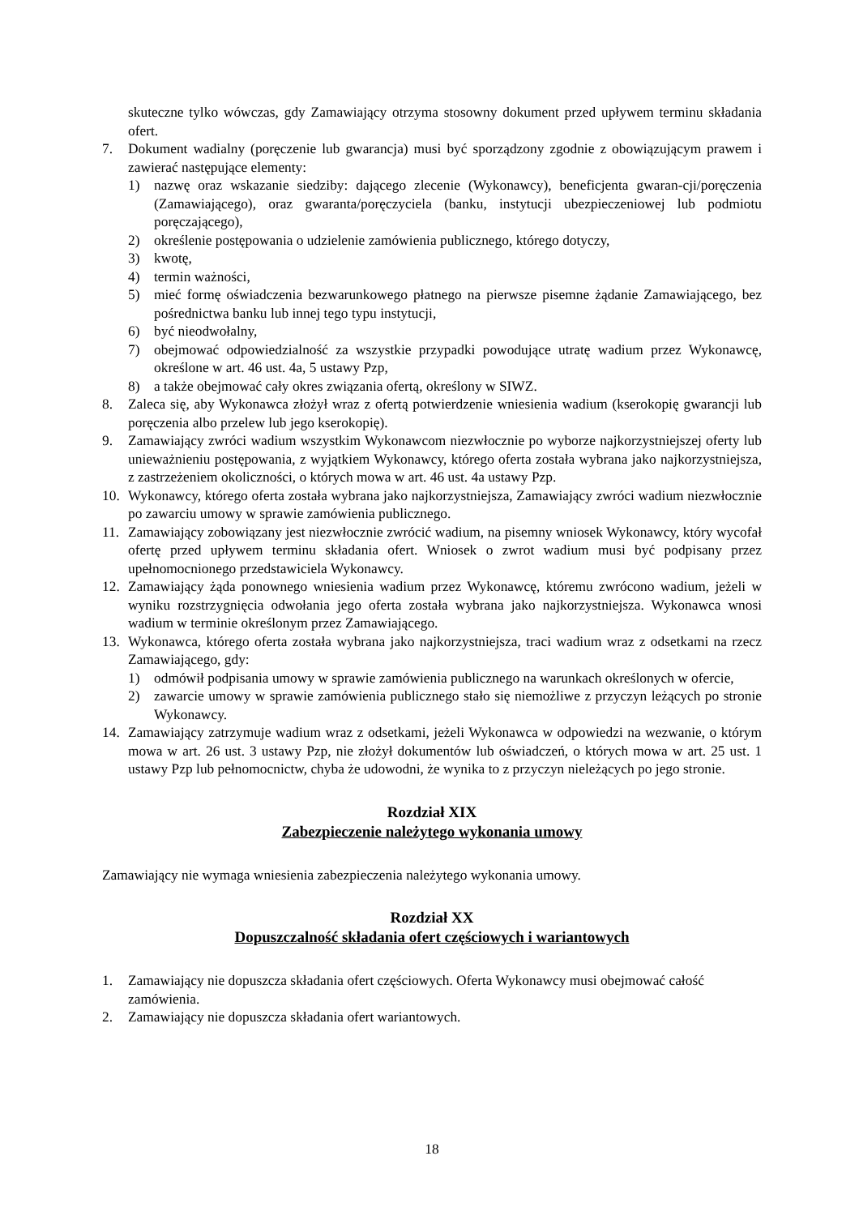skuteczne tylko wówczas, gdy Zamawiający otrzyma stosowny dokument przed upływem terminu składania ofert.
7. Dokument wadialny (poręczenie lub gwarancja) musi być sporządzony zgodnie z obowiązującym prawem i zawierać następujące elementy:
1) nazwę oraz wskazanie siedziby: dającego zlecenie (Wykonawcy), beneficjenta gwaran-cji/poręczenia (Zamawiającego), oraz gwaranta/poręczyciela (banku, instytucji ubezpieczeniowej lub podmiotu poręczającego),
2) określenie postępowania o udzielenie zamówienia publicznego, którego dotyczy,
3) kwotę,
4) termin ważności,
5) mieć formę oświadczenia bezwarunkowego płatnego na pierwsze pisemne żądanie Zamawiającego, bez pośrednictwa banku lub innej tego typu instytucji,
6) być nieodwołalny,
7) obejmować odpowiedzialność za wszystkie przypadki powodujące utratę wadium przez Wykonawcę, określone w art. 46 ust. 4a, 5 ustawy Pzp,
8) a także obejmować cały okres związania ofertą, określony w SIWZ.
8. Zaleca się, aby Wykonawca złożył wraz z ofertą potwierdzenie wniesienia wadium (kserokopię gwarancji lub poręczenia albo przelew lub jego kserokopię).
9. Zamawiający zwróci wadium wszystkim Wykonawcom niezwłocznie po wyborze najkorzystniejszej oferty lub unieważnieniu postępowania, z wyjątkiem Wykonawcy, którego oferta została wybrana jako najkorzystniejsza, z zastrzeżeniem okoliczności, o których mowa w art. 46 ust. 4a ustawy Pzp.
10. Wykonawcy, którego oferta została wybrana jako najkorzystniejsza, Zamawiający zwróci wadium niezwłocznie po zawarciu umowy w sprawie zamówienia publicznego.
11. Zamawiający zobowiązany jest niezwłocznie zwrócić wadium, na pisemny wniosek Wykonawcy, który wycofał ofertę przed upływem terminu składania ofert. Wniosek o zwrot wadium musi być podpisany przez upełnomocnionego przedstawiciela Wykonawcy.
12. Zamawiający żąda ponownego wniesienia wadium przez Wykonawcę, któremu zwrócono wadium, jeżeli w wyniku rozstrzygnięcia odwołania jego oferta została wybrana jako najkorzystniejsza. Wykonawca wnosi wadium w terminie określonym przez Zamawiającego.
13. Wykonawca, którego oferta została wybrana jako najkorzystniejsza, traci wadium wraz z odsetkami na rzecz Zamawiającego, gdy:
1) odmówił podpisania umowy w sprawie zamówienia publicznego na warunkach określonych w ofercie,
2) zawarcie umowy w sprawie zamówienia publicznego stało się niemożliwe z przyczyn leżących po stronie Wykonawcy.
14. Zamawiający zatrzymuje wadium wraz z odsetkami, jeżeli Wykonawca w odpowiedzi na wezwanie, o którym mowa w art. 26 ust. 3 ustawy Pzp, nie złożył dokumentów lub oświadczeń, o których mowa w art. 25 ust. 1 ustawy Pzp lub pełnomocnictw, chyba że udowodni, że wynika to z przyczyn nieleżących po jego stronie.
Rozdział XIX
Zabezpieczenie należytego wykonania umowy
Zamawiający nie wymaga wniesienia zabezpieczenia należytego wykonania umowy.
Rozdział XX
Dopuszczalność składania ofert częściowych i wariantowych
1. Zamawiający nie dopuszcza składania ofert częściowych. Oferta Wykonawcy musi obejmować całość zamówienia.
2. Zamawiający nie dopuszcza składania ofert wariantowych.
18